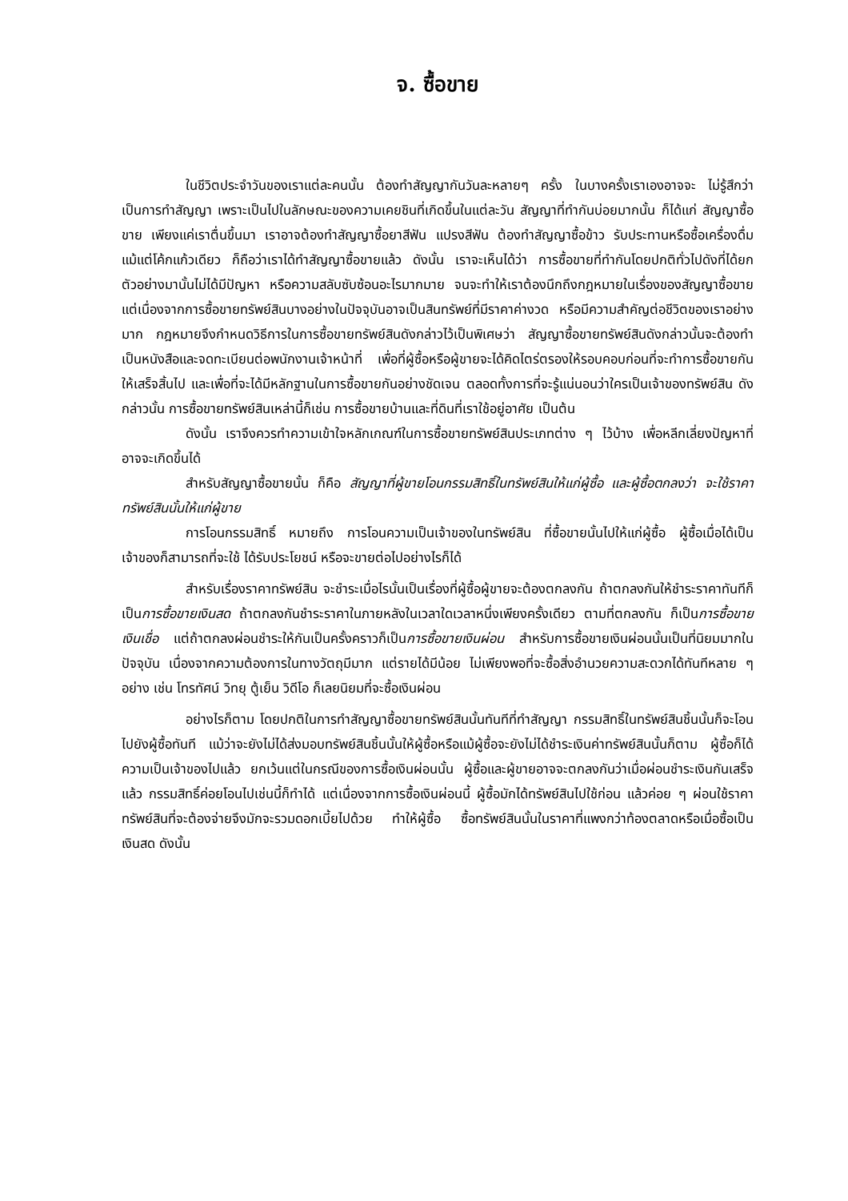จ. ซื้อขาย
ในชีวิตประจำวันของเราแต่ละคนนั้น ต้องทำสัญญากันวันละหลายๆ ครั้ง ในบางครั้งเราเองอาจจะ ไม่รู้สึกว่าเป็นการทำสัญญา เพราะเป็นไปในลักษณะของความเคยชินที่เกิดขึ้นในแต่ละวัน สัญญาที่ทำกันบ่อยมากนั้น ก็ได้แก่ สัญญาซื้อขาย เพียงแค่เราตื่นขึ้นมา เราอาจต้องทำสัญญาซื้อยาสีฟัน แปรงสีฟัน ต้องทำสัญญาซื้อข้าว รับประทานหรือซื้อเครื่องดื่ม แม้แต่โค้กแก้วเดียว ก็ถือว่าเราได้ทำสัญญาซื้อขายแล้ว ดังนั้น เราจะเห็นได้ว่า การซื้อขายที่ทำกันโดยปกติทั่วไปดังที่ได้ยกตัวอย่างมานั้นไม่ได้มีปัญหา หรือความสลับซับซ้อนอะไรมากมาย จนจะทำให้เราต้องนึกถึงกฎหมายในเรื่องของสัญญาซื้อขาย แต่เนื่องจากการซื้อขายทรัพย์สินบางอย่างในปัจจุบันอาจเป็นสินทรัพย์ที่มีราคาค่างวด หรือมีความสำคัญต่อชีวิตของเราอย่างมาก กฎหมายจึงกำหนดวิธีการในการซื้อขายทรัพย์สินดังกล่าวไว้เป็นพิเศษว่า สัญญาซื้อขายทรัพย์สินดังกล่าวนั้นจะต้องทำเป็นหนังสือและจดทะเบียนต่อพนักงานเจ้าหน้าที่ เพื่อที่ผู้ซื้อหรือผู้ขายจะได้คิดไตร่ตรองให้รอบคอบก่อนที่จะทำการซื้อขายกันให้เสร็จสิ้นไป และเพื่อที่จะได้มีหลักฐานในการซื้อขายกันอย่างชัดเจน ตลอดทั้งการที่จะรู้แน่นอนว่าใครเป็นเจ้าของทรัพย์สิน ดังกล่าวนั้น การซื้อขายทรัพย์สินเหล่านี้ก็เช่น การซื้อขายบ้านและที่ดินที่เราใช้อยู่อาศัย เป็นต้น
ดังนั้น เราจึงควรทำความเข้าใจหลักเกณฑ์ในการซื้อขายทรัพย์สินประเภทต่าง ๆ ไว้บ้าง เพื่อหลีกเลี่ยงปัญหาที่อาจจะเกิดขึ้นได้
สำหรับสัญญาซื้อขายนั้น ก็คือ สัญญาที่ผู้ขายโอนกรรมสิทธิ์ในทรัพย์สินให้แก่ผู้ซื้อ และผู้ซื้อตกลงว่า จะใช้ราคาทรัพย์สินนั้นให้แก่ผู้ขาย
การโอนกรรมสิทธิ์ หมายถึง การโอนความเป็นเจ้าของในทรัพย์สิน ที่ซื้อขายนั้นไปให้แก่ผู้ซื้อ ผู้ซื้อเมื่อได้เป็นเจ้าของก็สามารถที่จะใช้ ได้รับประโยชน์ หรือจะขายต่อไปอย่างไรก็ได้
สำหรับเรื่องราคาทรัพย์สิน จะชำระเมื่อไรนั้นเป็นเรื่องที่ผู้ซื้อผู้ขายจะต้องตกลงกัน ถ้าตกลงกันให้ชำระราคาทันทีก็เป็นการซื้อขายเงินสด ถ้าตกลงกันชำระราคาในภายหลังในเวลาใดเวลาหนึ่งเพียงครั้งเดียว ตามที่ตกลงกัน ก็เป็นการซื้อขายเงินเชื่อ แต่ถ้าตกลงผ่อนชำระให้กันเป็นครั้งคราวก็เป็นการซื้อขายเงินผ่อน สำหรับการซื้อขายเงินผ่อนนั้นเป็นที่นิยมมากในปัจจุบัน เนื่องจากความต้องการในทางวัตถุมีมาก แต่รายได้มีน้อย ไม่เพียงพอที่จะซื้อสิ่งอำนวยความสะดวกได้ทันทีหลาย ๆ อย่าง เช่น โทรทัศน์ วิทยุ ตู้เย็น วิดีโอ ก็เลยนิยมที่จะซื้อเงินผ่อน
อย่างไรก็ตาม โดยปกติในการทำสัญญาซื้อขายทรัพย์สินนั้นทันทีที่ทำสัญญา กรรมสิทธิ์ในทรัพย์สินชิ้นนั้นก็จะโอนไปยังผู้ซื้อทันที แม้ว่าจะยังไม่ได้ส่งมอบทรัพย์สินชิ้นนั้นให้ผู้ซื้อหรือแม้ผู้ซื้อจะยังไม่ได้ชำระเงินค่าทรัพย์สินนั้นก็ตาม ผู้ซื้อก็ได้ความเป็นเจ้าของไปแล้ว ยกเว้นแต่ในกรณีของการซื้อเงินผ่อนนั้น ผู้ซื้อและผู้ขายอาจจะตกลงกันว่าเมื่อผ่อนชำระเงินกันเสร็จแล้ว กรรมสิทธิ์ค่อยโอนไปเช่นนี้ก็ทำได้ แต่เนื่องจากการซื้อเงินผ่อนนี้ ผู้ซื้อมักได้ทรัพย์สินไปใช้ก่อน แล้วค่อย ๆ ผ่อนใช้ราคาทรัพย์สินที่จะต้องจ่ายจึงมักจะรวมดอกเบี้ยไปด้วย ทำให้ผู้ซื้อ ซื้อทรัพย์สินนั้นในราคาที่แพงกว่าท้องตลาดหรือเมื่อซื้อเป็นเงินสด ดังนั้น